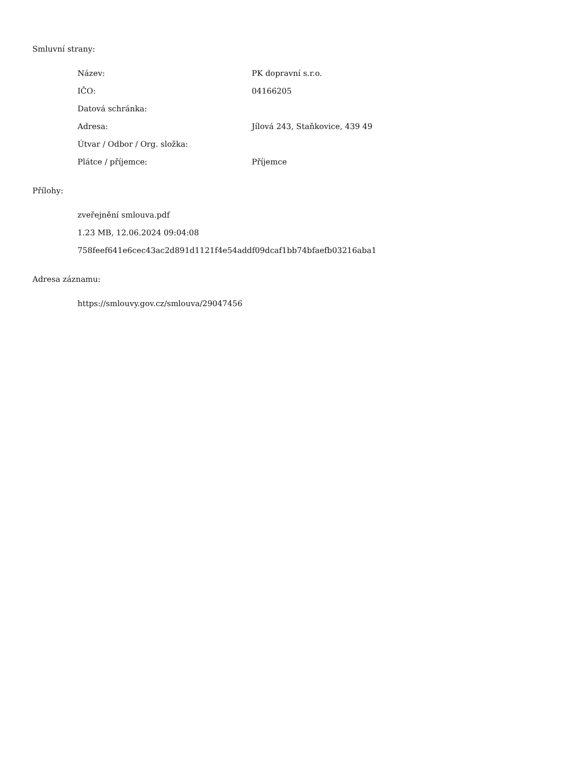Smluvní strany:
| Název: | PK dopravní s.r.o. |
| IČO: | 04166205 |
| Datová schránka: | |
| Adresa: | Jílová 243, Staňkovice, 439 49 |
| Útvar / Odbor / Org. složka: | |
| Plátce / příjemce: | Příjemce |
Přílohy:
zveřejnění smlouva.pdf
1.23 MB, 12.06.2024 09:04:08
758feef641e6cec43ac2d891d1121f4e54addf09dcaf1bb74bfaefb03216aba1
Adresa záznamu:
https://smlouvy.gov.cz/smlouva/29047456